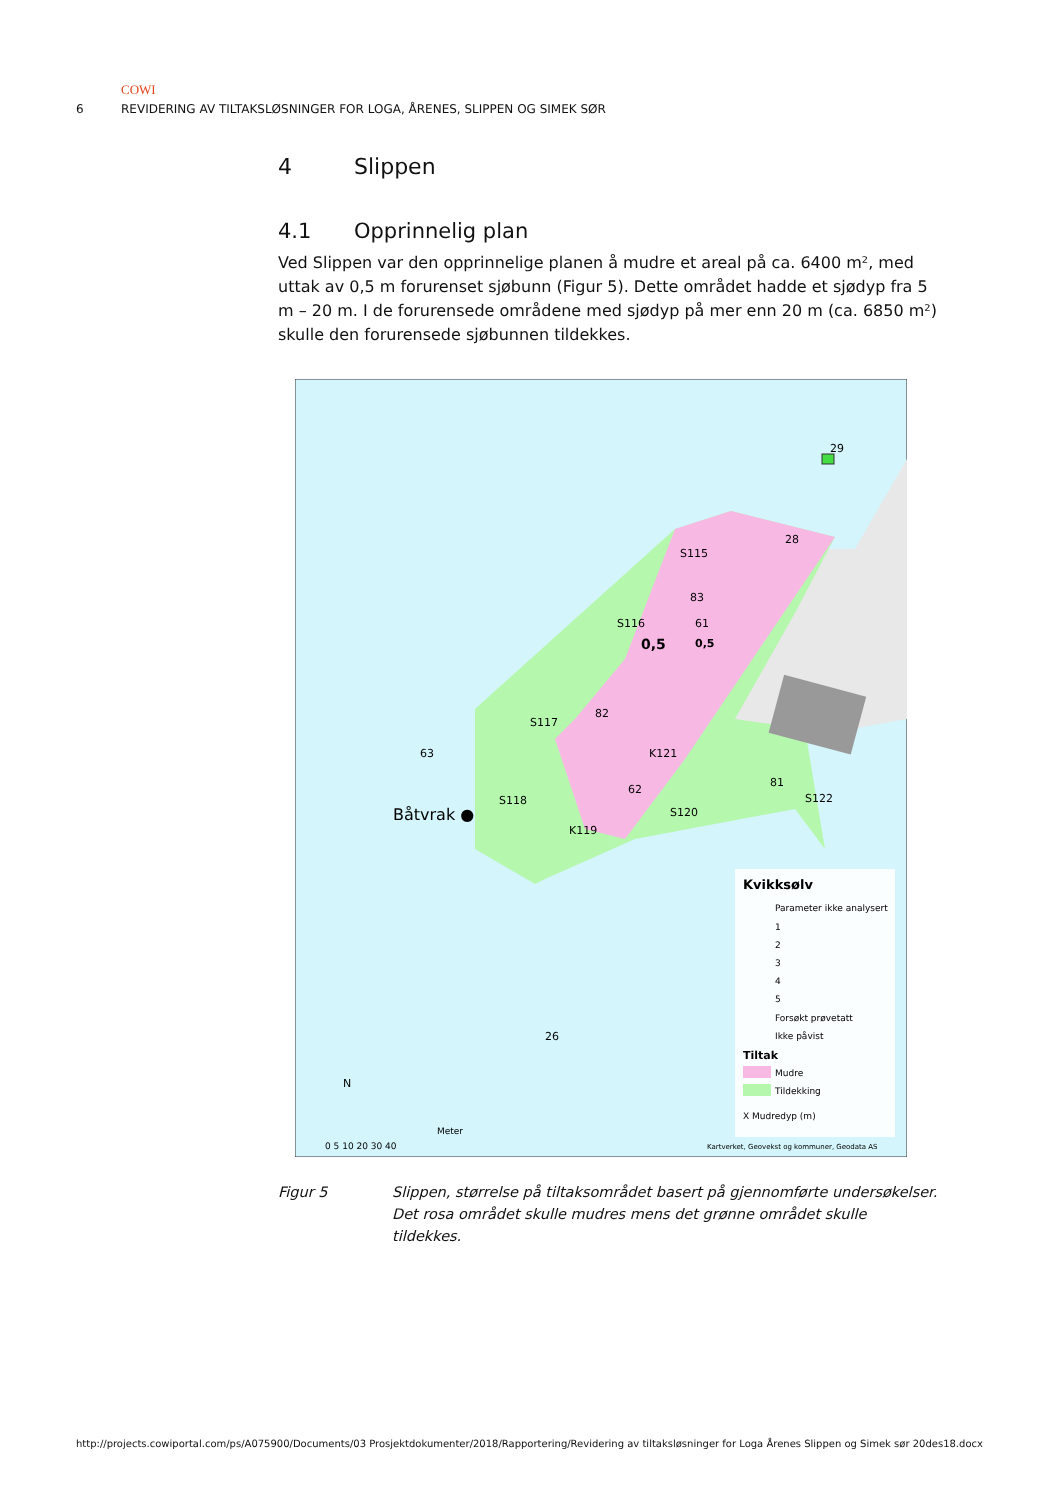COWI
6 REVIDERING AV TILTAKSLØSNINGER FOR LOGA, ÅRENES, SLIPPEN OG SIMEK SØR
4 Slippen
4.1 Opprinnelig plan
Ved Slippen var den opprinnelige planen å mudre et areal på ca. 6400 m², med uttak av 0,5 m forurenset sjøbunn (Figur 5). Dette området hadde et sjødyp fra 5 m – 20 m. I de forurensede områdene med sjødyp på mer enn 20 m (ca. 6850 m²) skulle den forurensede sjøbunnen tildekkes.
29
28
S115
83
S116
61
0,5
0,5
S117
82
63
K121
62
S118
Båtvrak ●
S120
K119
81
S122
26
Kvikksølv
Parameter ikke analysert
1
2
3
4
5
Forsøkt prøvetatt
Ikke påvist
Tiltak
Mudre
Tildekking
X Mudredyp (m)
N
Meter
0 5 10 20 30 40
Kartverket, Geovekst og kommuner, Geodata AS
Figur 5 Slippen, størrelse på tiltaksområdet basert på gjennomførte undersøkelser. Det rosa området skulle mudres mens det grønne området skulle tildekkes.
http://projects.cowiportal.com/ps/A075900/Documents/03 Prosjektdokumenter/2018/Rapportering/Revidering av tiltaksløsninger for Loga Årenes Slippen og Simek sør 20des18.docx